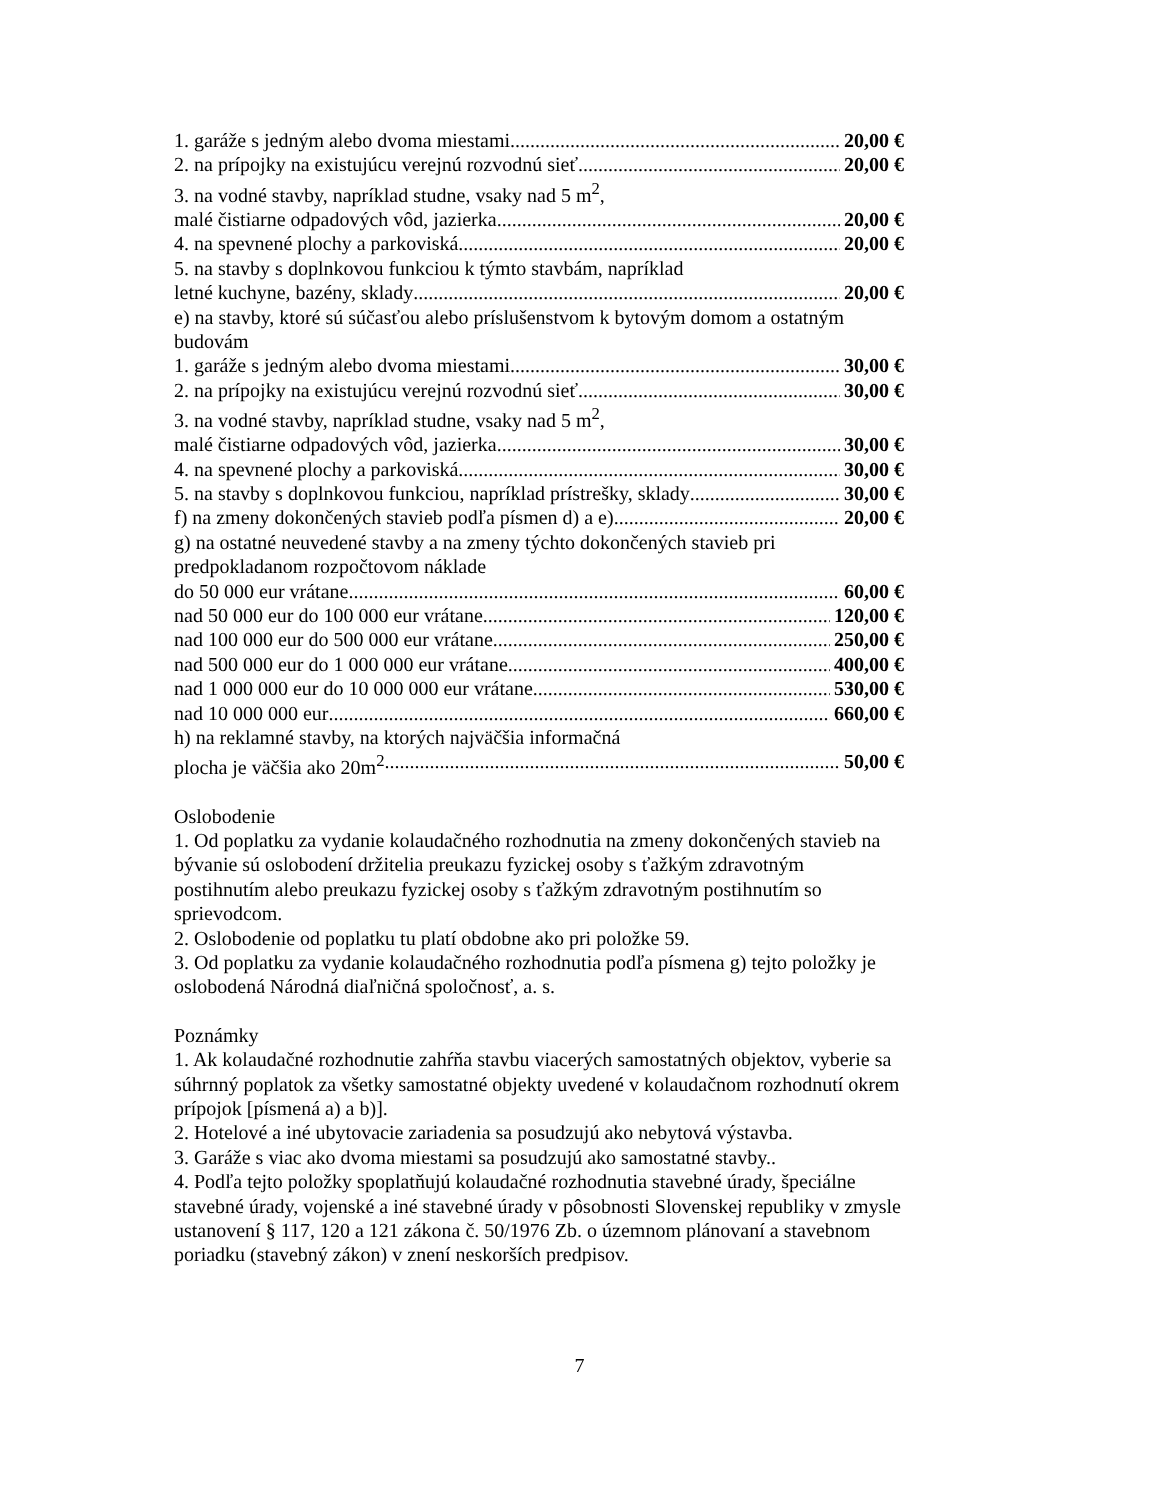1. garáže s jedným alebo dvoma miestami 20,00 €
2. na prípojky na existujúcu verejnú rozvodnú sieť 20,00 €
3. na vodné stavby, napríklad studne, vsaky nad 5 m<sup>2</sup>,
malé čistiarne odpadových vôd, jazierka 20,00 €
4. na spevnené plochy a parkoviská 20,00 €
5. na stavby s doplnkovou funkciou k týmto stavbám, napríklad
letné kuchyne, bazény, sklady 20,00 €
e) na stavby, ktoré sú súčasťou alebo príslušenstvom k bytovým domom a ostatným budovám
1. garáže s jedným alebo dvoma miestami 30,00 €
2. na prípojky na existujúcu verejnú rozvodnú sieť 30,00 €
3. na vodné stavby, napríklad studne, vsaky nad 5 m<sup>2</sup>,
malé čistiarne odpadových vôd, jazierka 30,00 €
4. na spevnené plochy a parkoviská 30,00 €
5. na stavby s doplnkovou funkciou, napríklad prístrešky, sklady 30,00 €
f) na zmeny dokončených stavieb podľa písmen d) a e) 20,00 €
g) na ostatné neuvedené stavby a na zmeny týchto dokončených stavieb pri predpokladanom rozpočtovom náklade
do 50 000 eur vrátane 60,00 €
nad 50 000 eur do 100 000 eur vrátane 120,00 €
nad 100 000 eur do 500 000 eur vrátane 250,00 €
nad 500 000 eur do 1 000 000 eur vrátane 400,00 €
nad 1 000 000 eur do 10 000 000 eur vrátane 530,00 €
nad 10 000 000 eur 660,00 €
h) na reklamné stavby, na ktorých najväčšia informačná
plocha je väčšia ako 20m<sup>2</sup> 50,00 €
Oslobodenie
1. Od poplatku za vydanie kolaudačného rozhodnutia na zmeny dokončených stavieb na bývanie sú oslobodení držitelia preukazu fyzickej osoby s ťažkým zdravotným postihnutím alebo preukazu fyzickej osoby s ťažkým zdravotným postihnutím so sprievodcom.
2. Oslobodenie od poplatku tu platí obdobne ako pri položke 59.
3. Od poplatku za vydanie kolaudačného rozhodnutia podľa písmena g) tejto položky je oslobodená Národná diaľničná spoločnosť, a. s.
Poznámky
1. Ak kolaudačné rozhodnutie zahŕňa stavbu viacerých samostatných objektov, vyberie sa súhrnný poplatok za všetky samostatné objekty uvedené v kolaudačnom rozhodnutí okrem prípojok [písmená a) a b)].
2. Hotelové a iné ubytovacie zariadenia sa posudzujú ako nebytová výstavba.
3. Garáže s viac ako dvoma miestami sa posudzujú ako samostatné stavby..
4. Podľa tejto položky spoplatňujú kolaudačné rozhodnutia stavebné úrady, špeciálne stavebné úrady, vojenské a iné stavebné úrady v pôsobnosti Slovenskej republiky v zmysle ustanovení § 117, 120 a 121 zákona č. 50/1976 Zb. o územnom plánovaní a stavebnom poriadku (stavebný zákon) v znení neskorších predpisov.
7